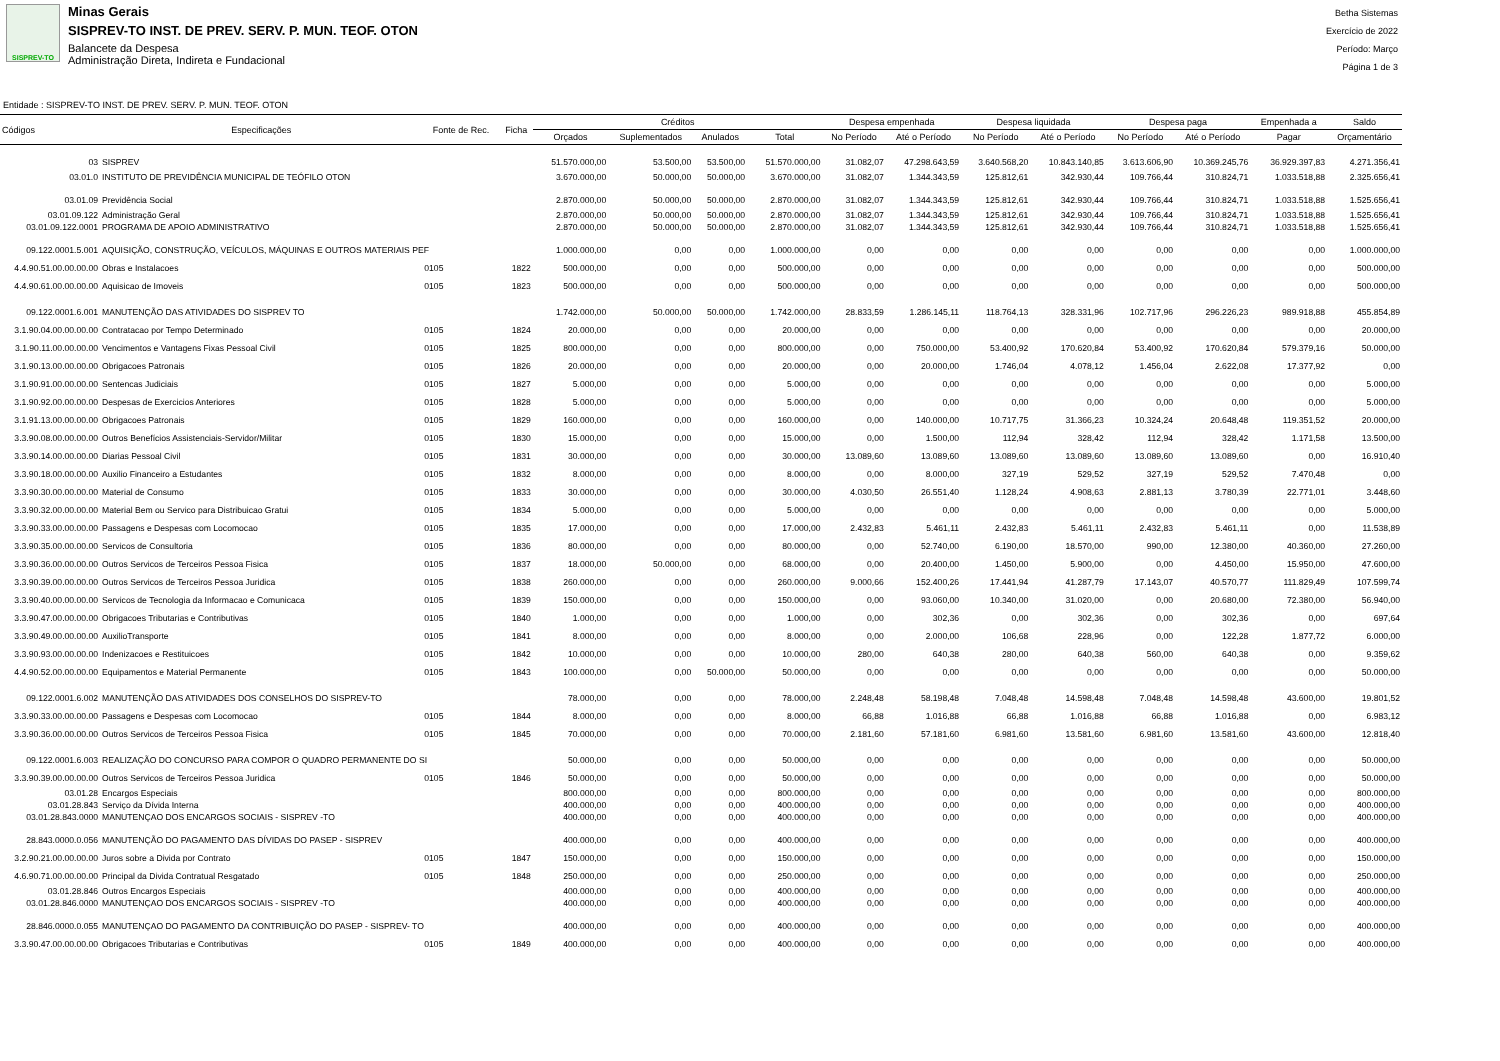SISPREV-TO
Minas Gerais
SISPREV-TO INST. DE PREV. SERV. P. MUN. TEOF. OTON
Balancete da Despesa
Administração Direta, Indireta e Fundacional
Betha Sistemas
Exercício de 2022
Período: Março
Página 1 de 3
Entidade : SISPREV-TO INST. DE PREV. SERV. P. MUN. TEOF. OTON
| Códigos | Especificações | Fonte de Rec. | Ficha | Créditos | | | | Despesa empenhada | | Despesa liquidada | | Despesa paga | | Empenhada a | Saldo |
| --- | --- | --- | --- | --- | --- | --- | --- | --- | --- | --- | --- | --- | --- | --- | --- |
| | | | | Orçados | Suplementados | Anulados | Total | No Período | Até o Período | No Período | Até o Período | No Período | Até o Período | Pagar | Orçamentário |
| 03 | SISPREV | | | 51.570.000,00 | 53.500,00 | 53.500,00 | 51.570.000,00 | 31.082,07 | 47.298.643,59 | 3.640.568,20 | 10.843.140,85 | 3.613.606,90 | 10.369.245,76 | 36.929.397,83 | 4.271.356,41 |
| 03.01.0 | INSTITUTO DE PREVIDÊNCIA MUNICIPAL DE TEÓFILO OTON | | | 3.670.000,00 | 50.000,00 | 50.000,00 | 3.670.000,00 | 31.082,07 | 1.344.343,59 | 125.812,61 | 342.930,44 | 109.766,44 | 310.824,71 | 1.033.518,88 | 2.325.656,41 |
| 03.01.09 | Previdência Social | | | 2.870.000,00 | 50.000,00 | 50.000,00 | 2.870.000,00 | 31.082,07 | 1.344.343,59 | 125.812,61 | 342.930,44 | 109.766,44 | 310.824,71 | 1.033.518,88 | 1.525.656,41 |
| 03.01.09.122 | Administração Geral | | | 2.870.000,00 | 50.000,00 | 50.000,00 | 2.870.000,00 | 31.082,07 | 1.344.343,59 | 125.812,61 | 342.930,44 | 109.766,44 | 310.824,71 | 1.033.518,88 | 1.525.656,41 |
| 03.01.09.122.0001 | PROGRAMA DE APOIO ADMINISTRATIVO | | | 2.870.000,00 | 50.000,00 | 50.000,00 | 2.870.000,00 | 31.082,07 | 1.344.343,59 | 125.812,61 | 342.930,44 | 109.766,44 | 310.824,71 | 1.033.518,88 | 1.525.656,41 |
| 09.122.0001.5.001 | AQUISIÇÃO, CONSTRUÇÃO, VEÍCULOS, MÁQUINAS E OUTROS MATERIAIS PEF | | | 1.000.000,00 | 0,00 | 0,00 | 1.000.000,00 | 0,00 | 0,00 | 0,00 | 0,00 | 0,00 | 0,00 | 0,00 | 1.000.000,00 |
| 4.4.90.51.00.00.00.00 | Obras e Instalacoes | 0105 | 1822 | 500.000,00 | 0,00 | 0,00 | 500.000,00 | 0,00 | 0,00 | 0,00 | 0,00 | 0,00 | 0,00 | 0,00 | 500.000,00 |
| 4.4.90.61.00.00.00.00 | Aquisicao de Imoveis | 0105 | 1823 | 500.000,00 | 0,00 | 0,00 | 500.000,00 | 0,00 | 0,00 | 0,00 | 0,00 | 0,00 | 0,00 | 0,00 | 500.000,00 |
| 09.122.0001.6.001 | MANUTENÇÃO DAS ATIVIDADES DO SISPREV TO | | | 1.742.000,00 | 50.000,00 | 50.000,00 | 1.742.000,00 | 28.833,59 | 1.286.145,11 | 118.764,13 | 328.331,96 | 102.717,96 | 296.226,23 | 989.918,88 | 455.854,89 |
| 3.1.90.04.00.00.00.00 | Contratacao por Tempo Determinado | 0105 | 1824 | 20.000,00 | 0,00 | 0,00 | 20.000,00 | 0,00 | 0,00 | 0,00 | 0,00 | 0,00 | 0,00 | 0,00 | 20.000,00 |
| 3.1.90.11.00.00.00.00 | Vencimentos e Vantagens Fixas Pessoal Civil | 0105 | 1825 | 800.000,00 | 0,00 | 0,00 | 800.000,00 | 0,00 | 750.000,00 | 53.400,92 | 170.620,84 | 53.400,92 | 170.620,84 | 579.379,16 | 50.000,00 |
| 3.1.90.13.00.00.00.00 | Obrigacoes Patronais | 0105 | 1826 | 20.000,00 | 0,00 | 0,00 | 20.000,00 | 0,00 | 20.000,00 | 1.746,04 | 4.078,12 | 1.456,04 | 2.622,08 | 17.377,92 | 0,00 |
| 3.1.90.91.00.00.00.00 | Sentencas Judiciais | 0105 | 1827 | 5.000,00 | 0,00 | 0,00 | 5.000,00 | 0,00 | 0,00 | 0,00 | 0,00 | 0,00 | 0,00 | 0,00 | 5.000,00 |
| 3.1.90.92.00.00.00.00 | Despesas de Exercicios Anteriores | 0105 | 1828 | 5.000,00 | 0,00 | 0,00 | 5.000,00 | 0,00 | 0,00 | 0,00 | 0,00 | 0,00 | 0,00 | 0,00 | 5.000,00 |
| 3.1.91.13.00.00.00.00 | Obrigacoes Patronais | 0105 | 1829 | 160.000,00 | 0,00 | 0,00 | 160.000,00 | 0,00 | 140.000,00 | 10.717,75 | 31.366,23 | 10.324,24 | 20.648,48 | 119.351,52 | 20.000,00 |
| 3.3.90.08.00.00.00.00 | Outros Benefícios Assistenciais-Servidor/Militar | 0105 | 1830 | 15.000,00 | 0,00 | 0,00 | 15.000,00 | 0,00 | 1.500,00 | 112,94 | 328,42 | 112,94 | 328,42 | 1.171,58 | 13.500,00 |
| 3.3.90.14.00.00.00.00 | Diarias Pessoal Civil | 0105 | 1831 | 30.000,00 | 0,00 | 0,00 | 30.000,00 | 13.089,60 | 13.089,60 | 13.089,60 | 13.089,60 | 13.089,60 | 13.089,60 | 0,00 | 16.910,40 |
| 3.3.90.18.00.00.00.00 | Auxilio Financeiro a Estudantes | 0105 | 1832 | 8.000,00 | 0,00 | 0,00 | 8.000,00 | 0,00 | 8.000,00 | 327,19 | 529,52 | 327,19 | 529,52 | 7.470,48 | 0,00 |
| 3.3.90.30.00.00.00.00 | Material de Consumo | 0105 | 1833 | 30.000,00 | 0,00 | 0,00 | 30.000,00 | 4.030,50 | 26.551,40 | 1.128,24 | 4.908,63 | 2.881,13 | 3.780,39 | 22.771,01 | 3.448,60 |
| 3.3.90.32.00.00.00.00 | Material Bem ou Servico para Distribuicao Gratui | 0105 | 1834 | 5.000,00 | 0,00 | 0,00 | 5.000,00 | 0,00 | 0,00 | 0,00 | 0,00 | 0,00 | 0,00 | 0,00 | 5.000,00 |
| 3.3.90.33.00.00.00.00 | Passagens e Despesas com Locomocao | 0105 | 1835 | 17.000,00 | 0,00 | 0,00 | 17.000,00 | 2.432,83 | 5.461,11 | 2.432,83 | 5.461,11 | 2.432,83 | 5.461,11 | 0,00 | 11.538,89 |
| 3.3.90.35.00.00.00.00 | Servicos de Consultoria | 0105 | 1836 | 80.000,00 | 0,00 | 0,00 | 80.000,00 | 0,00 | 52.740,00 | 6.190,00 | 18.570,00 | 990,00 | 12.380,00 | 40.360,00 | 27.260,00 |
| 3.3.90.36.00.00.00.00 | Outros Servicos de Terceiros Pessoa Fisica | 0105 | 1837 | 18.000,00 | 50.000,00 | 0,00 | 68.000,00 | 0,00 | 20.400,00 | 1.450,00 | 5.900,00 | 0,00 | 4.450,00 | 15.950,00 | 47.600,00 |
| 3.3.90.39.00.00.00.00 | Outros Servicos de Terceiros Pessoa Juridica | 0105 | 1838 | 260.000,00 | 0,00 | 0,00 | 260.000,00 | 9.000,66 | 152.400,26 | 17.441,94 | 41.287,79 | 17.143,07 | 40.570,77 | 111.829,49 | 107.599,74 |
| 3.3.90.40.00.00.00.00 | Servicos de Tecnologia da Informacao e Comunicaca | 0105 | 1839 | 150.000,00 | 0,00 | 0,00 | 150.000,00 | 0,00 | 93.060,00 | 10.340,00 | 31.020,00 | 0,00 | 20.680,00 | 72.380,00 | 56.940,00 |
| 3.3.90.47.00.00.00.00 | Obrigacoes Tributarias e Contributivas | 0105 | 1840 | 1.000,00 | 0,00 | 0,00 | 1.000,00 | 0,00 | 302,36 | 0,00 | 302,36 | 0,00 | 302,36 | 0,00 | 697,64 |
| 3.3.90.49.00.00.00.00 | AuxilioTransporte | 0105 | 1841 | 8.000,00 | 0,00 | 0,00 | 8.000,00 | 0,00 | 2.000,00 | 106,68 | 228,96 | 0,00 | 122,28 | 1.877,72 | 6.000,00 |
| 3.3.90.93.00.00.00.00 | Indenizacoes e Restituicoes | 0105 | 1842 | 10.000,00 | 0,00 | 0,00 | 10.000,00 | 280,00 | 640,38 | 280,00 | 640,38 | 560,00 | 640,38 | 0,00 | 9.359,62 |
| 4.4.90.52.00.00.00.00 | Equipamentos e Material Permanente | 0105 | 1843 | 100.000,00 | 0,00 | 50.000,00 | 50.000,00 | 0,00 | 0,00 | 0,00 | 0,00 | 0,00 | 0,00 | 0,00 | 50.000,00 |
| 09.122.0001.6.002 | MANUTENÇÃO DAS ATIVIDADES DOS CONSELHOS DO SISPREV-TO | | | 78.000,00 | 0,00 | 0,00 | 78.000,00 | 2.248,48 | 58.198,48 | 7.048,48 | 14.598,48 | 7.048,48 | 14.598,48 | 43.600,00 | 19.801,52 |
| 3.3.90.33.00.00.00.00 | Passagens e Despesas com Locomocao | 0105 | 1844 | 8.000,00 | 0,00 | 0,00 | 8.000,00 | 66,88 | 1.016,88 | 66,88 | 1.016,88 | 66,88 | 1.016,88 | 0,00 | 6.983,12 |
| 3.3.90.36.00.00.00.00 | Outros Servicos de Terceiros Pessoa Fisica | 0105 | 1845 | 70.000,00 | 0,00 | 0,00 | 70.000,00 | 2.181,60 | 57.181,60 | 6.981,60 | 13.581,60 | 6.981,60 | 13.581,60 | 43.600,00 | 12.818,40 |
| 09.122.0001.6.003 | REALIZAÇÃO DO CONCURSO PARA COMPOR O QUADRO PERMANENTE DO SI | | | 50.000,00 | 0,00 | 0,00 | 50.000,00 | 0,00 | 0,00 | 0,00 | 0,00 | 0,00 | 0,00 | 0,00 | 50.000,00 |
| 3.3.90.39.00.00.00.00 | Outros Servicos de Terceiros Pessoa Juridica | 0105 | 1846 | 50.000,00 | 0,00 | 0,00 | 50.000,00 | 0,00 | 0,00 | 0,00 | 0,00 | 0,00 | 0,00 | 0,00 | 50.000,00 |
| 03.01.28 | Encargos Especiais | | | 800.000,00 | 0,00 | 0,00 | 800.000,00 | 0,00 | 0,00 | 0,00 | 0,00 | 0,00 | 0,00 | 0,00 | 800.000,00 |
| 03.01.28.843 | Serviço da Dívida Interna | | | 400.000,00 | 0,00 | 0,00 | 400.000,00 | 0,00 | 0,00 | 0,00 | 0,00 | 0,00 | 0,00 | 0,00 | 400.000,00 |
| 03.01.28.843.0000 | MANUTENÇAO DOS ENCARGOS SOCIAIS - SISPREV -TO | | | 400.000,00 | 0,00 | 0,00 | 400.000,00 | 0,00 | 0,00 | 0,00 | 0,00 | 0,00 | 0,00 | 0,00 | 400.000,00 |
| 28.843.0000.0.056 | MANUTENÇÃO DO PAGAMENTO DAS DÍVIDAS DO PASEP - SISPREV | | | 400.000,00 | 0,00 | 0,00 | 400.000,00 | 0,00 | 0,00 | 0,00 | 0,00 | 0,00 | 0,00 | 0,00 | 400.000,00 |
| 3.2.90.21.00.00.00.00 | Juros sobre a Divida por Contrato | 0105 | 1847 | 150.000,00 | 0,00 | 0,00 | 150.000,00 | 0,00 | 0,00 | 0,00 | 0,00 | 0,00 | 0,00 | 0,00 | 150.000,00 |
| 4.6.90.71.00.00.00.00 | Principal da Divida Contratual Resgatado | 0105 | 1848 | 250.000,00 | 0,00 | 0,00 | 250.000,00 | 0,00 | 0,00 | 0,00 | 0,00 | 0,00 | 0,00 | 0,00 | 250.000,00 |
| 03.01.28.846 | Outros Encargos Especiais | | | 400.000,00 | 0,00 | 0,00 | 400.000,00 | 0,00 | 0,00 | 0,00 | 0,00 | 0,00 | 0,00 | 0,00 | 400.000,00 |
| 03.01.28.846.0000 | MANUTENÇAO DOS ENCARGOS SOCIAIS - SISPREV -TO | | | 400.000,00 | 0,00 | 0,00 | 400.000,00 | 0,00 | 0,00 | 0,00 | 0,00 | 0,00 | 0,00 | 0,00 | 400.000,00 |
| 28.846.0000.0.055 | MANUTENÇAO DO PAGAMENTO DA CONTRIBUIÇÃO DO PASEP - SISPREV- TO | | | 400.000,00 | 0,00 | 0,00 | 400.000,00 | 0,00 | 0,00 | 0,00 | 0,00 | 0,00 | 0,00 | 0,00 | 400.000,00 |
| 3.3.90.47.00.00.00.00 | Obrigacoes Tributarias e Contributivas | 0105 | 1849 | 400.000,00 | 0,00 | 0,00 | 400.000,00 | 0,00 | 0,00 | 0,00 | 0,00 | 0,00 | 0,00 | 0,00 | 400.000,00 |